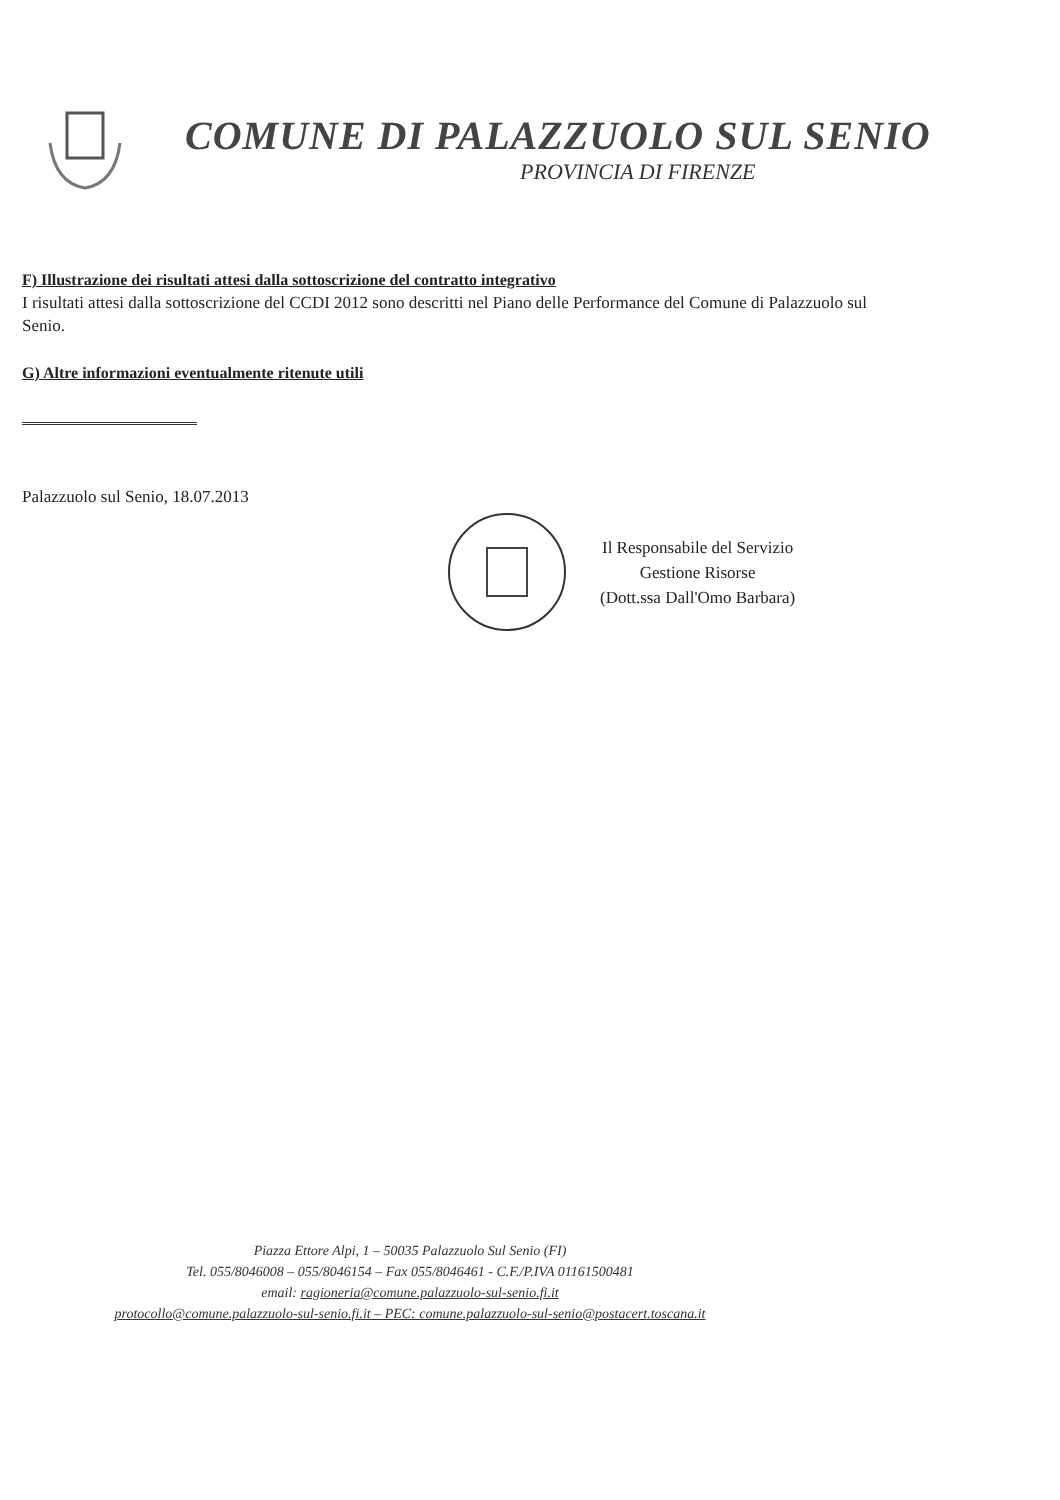COMUNE DI PALAZZUOLO SUL SENIO
PROVINCIA DI FIRENZE
F) Illustrazione dei risultati attesi dalla sottoscrizione del contratto integrativo
I risultati attesi dalla sottoscrizione del CCDI 2012 sono descritti nel Piano delle Performance del Comune di Palazzuolo sul Senio.
G) Altre informazioni eventualmente ritenute utili
Palazzuolo sul Senio, 18.07.2013
Il Responsabile del Servizio
Gestione Risorse
(Dott.ssa Dall'Omo Barbara)
Piazza Ettore Alpi, 1 – 50035 Palazzuolo Sul Senio (FI)
Tel. 055/8046008 – 055/8046154 – Fax 055/8046461 - C.F./P.IVA 01161500481
email: ragioneria@comune.palazzuolo-sul-senio.fi.it
protocollo@comune.palazzuolo-sul-senio.fi.it – PEC: comune.palazzuolo-sul-senio@postacert.toscana.it